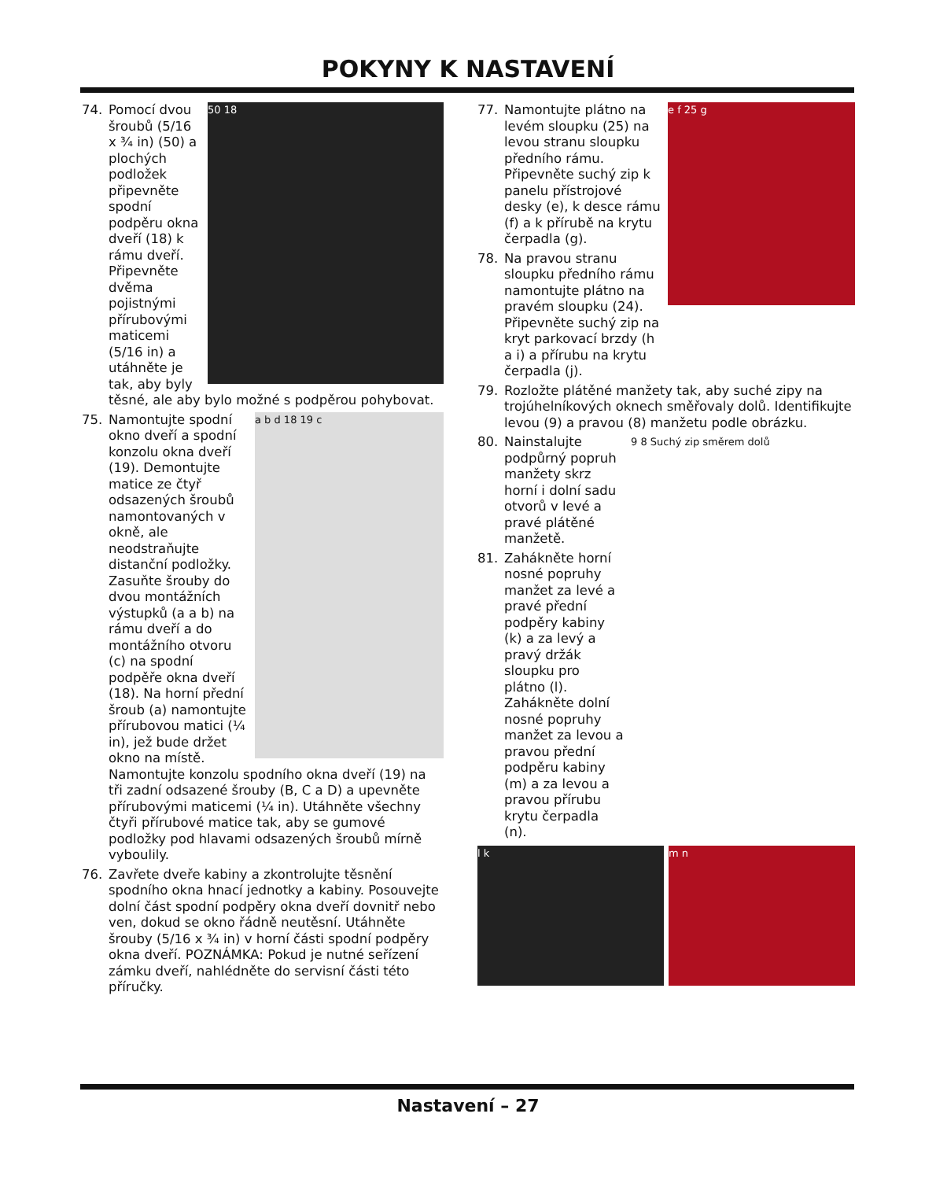POKYNY K NASTAVENÍ
74.
50 18
Pomocí dvou šroubů (5/16 x ¾ in) (50) a plochých podložek připevněte spodní podpěru okna dveří (18) k rámu dveří. Připevněte dvěma pojistnými přírubovými maticemi (5/16 in) a utáhněte je tak, aby byly těsné, ale aby bylo možné s podpěrou pohybovat.
75.
a b d 18 19 c
Namontujte spodní okno dveří a spodní konzolu okna dveří (19). Demontujte matice ze čtyř odsazených šroubů namontovaných v okně, ale neodstraňujte distanční podložky. Zasuňte šrouby do dvou montážních výstupků (a a b) na rámu dveří a do montážního otvoru (c) na spodní podpěře okna dveří (18). Na horní přední šroub (a) namontujte přírubovou matici (¼ in), jež bude držet okno na místě. Namontujte konzolu spodního okna dveří (19) na tři zadní odsazené šrouby (B, C a D) a upevněte přírubovými maticemi (¼ in). Utáhněte všechny čtyři přírubové matice tak, aby se gumové podložky pod hlavami odsazených šroubů mírně vyboulily.
76. Zavřete dveře kabiny a zkontrolujte těsnění spodního okna hnací jednotky a kabiny. Posouvejte dolní část spodní podpěry okna dveří dovnitř nebo ven, dokud se okno řádně neutěsní. Utáhněte šrouby (5/16 x ¾ in) v horní části spodní podpěry okna dveří. POZNÁMKA: Pokud je nutné seřízení zámku dveří, nahlédněte do servisní části této příručky.
e f 25 g
77. Namontujte plátno na levém sloupku (25) na levou stranu sloupku předního rámu. Připevněte suchý zip k panelu přístrojové desky (e), k desce rámu (f) a k přírubě na krytu čerpadla (g).
78. Na pravou stranu sloupku předního rámu namontujte plátno na pravém sloupku (24). Připevněte suchý zip na kryt parkovací brzdy (h a i) a přírubu na krytu čerpadla (j).
79. Rozložte plátěné manžety tak, aby suché zipy na trojúhelníkových oknech směřovaly dolů. Identifikujte levou (9) a pravou (8) manžetu podle obrázku.
9 8 Suchý zip směrem dolů
80. Nainstalujte podpůrný popruh manžety skrz horní i dolní sadu otvorů v levé a pravé plátěné manžetě.
81. Zahákněte horní nosné popruhy manžet za levé a pravé přední podpěry kabiny (k) a za levý a pravý držák sloupku pro plátno (l). Zahákněte dolní nosné popruhy manžet za levou a pravou přední podpěru kabiny (m) a za levou a pravou přírubu krytu čerpadla (n).
l k m n
Nastavení – 27